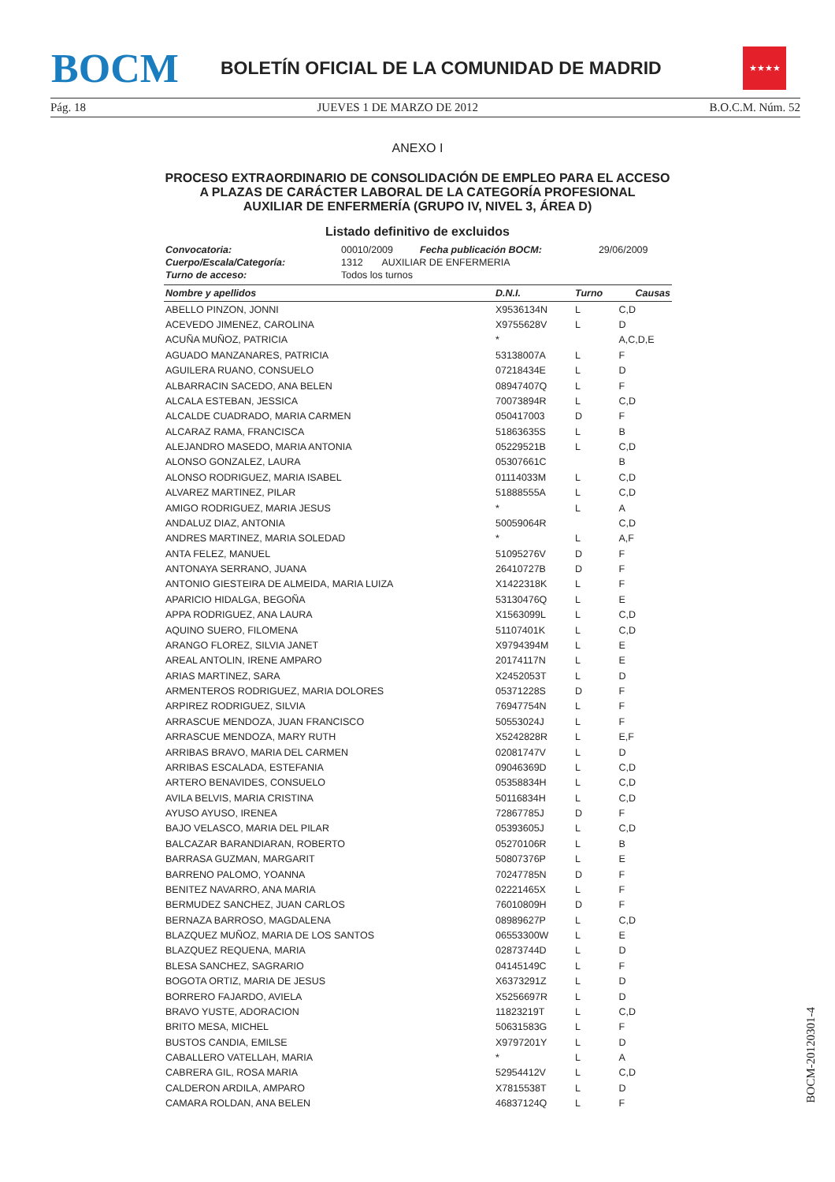BOCM
BOLETÍN OFICIAL DE LA COMUNIDAD DE MADRID
★★★★
Pág. 18 JUEVES 1 DE MARZO DE 2012 B.O.C.M. Núm. 52
ANEXO I
PROCESO EXTRAORDINARIO DE CONSOLIDACIÓN DE EMPLEO PARA EL ACCESO
A PLAZAS DE CARÁCTER LABORAL DE LA CATEGORÍA PROFESIONAL
AUXILIAR DE ENFERMERÍA (GRUPO IV, NIVEL 3, ÁREA D)
Listado definitivo de excluidos
| Convocatoria: | 00010/2009 | Fecha publicación BOCM: | 29/06/2009 |
| Cuerpo/Escala/Categoría: | 1312 AUXILIAR DE ENFERMERIA | | |
| Turno de acceso: | Todos los turnos | | |
| Nombre y apellidos | D.N.I. | Turno | Causas |
| --- | --- | --- | --- |
| ABELLO PINZON, JONNI | X9536134N | L | C,D |
| ACEVEDO JIMENEZ, CAROLINA | X9755628V | L | D |
| ACUÑA MUÑOZ, PATRICIA | * | | A,C,D,E |
| AGUADO MANZANARES, PATRICIA | 53138007A | L | F |
| AGUILERA RUANO, CONSUELO | 07218434E | L | D |
| ALBARRACIN SACEDO, ANA BELEN | 08947407Q | L | F |
| ALCALA ESTEBAN, JESSICA | 70073894R | L | C,D |
| ALCALDE CUADRADO, MARIA CARMEN | 050417003 | D | F |
| ALCARAZ RAMA, FRANCISCA | 51863635S | L | B |
| ALEJANDRO MASEDO, MARIA ANTONIA | 05229521B | L | C,D |
| ALONSO GONZALEZ, LAURA | 05307661C | | B |
| ALONSO RODRIGUEZ, MARIA ISABEL | 01114033M | L | C,D |
| ALVAREZ MARTINEZ, PILAR | 51888555A | L | C,D |
| AMIGO RODRIGUEZ, MARIA JESUS | * | L | A |
| ANDALUZ DIAZ, ANTONIA | 50059064R | | C,D |
| ANDRES MARTINEZ, MARIA SOLEDAD | * | L | A,F |
| ANTA FELEZ, MANUEL | 51095276V | D | F |
| ANTONAYA SERRANO, JUANA | 26410727B | D | F |
| ANTONIO GIESTEIRA DE ALMEIDA, MARIA LUIZA | X1422318K | L | F |
| APARICIO HIDALGA, BEGOÑA | 53130476Q | L | E |
| APPA RODRIGUEZ, ANA LAURA | X1563099L | L | C,D |
| AQUINO SUERO, FILOMENA | 51107401K | L | C,D |
| ARANGO FLOREZ, SILVIA JANET | X9794394M | L | E |
| AREAL ANTOLIN, IRENE AMPARO | 20174117N | L | E |
| ARIAS MARTINEZ, SARA | X2452053T | L | D |
| ARMENTEROS RODRIGUEZ, MARIA DOLORES | 05371228S | D | F |
| ARPIREZ RODRIGUEZ, SILVIA | 76947754N | L | F |
| ARRASCUE MENDOZA, JUAN FRANCISCO | 50553024J | L | F |
| ARRASCUE MENDOZA, MARY RUTH | X5242828R | L | E,F |
| ARRIBAS BRAVO, MARIA DEL CARMEN | 02081747V | L | D |
| ARRIBAS ESCALADA, ESTEFANIA | 09046369D | L | C,D |
| ARTERO BENAVIDES, CONSUELO | 05358834H | L | C,D |
| AVILA BELVIS, MARIA CRISTINA | 50116834H | L | C,D |
| AYUSO AYUSO, IRENEA | 72867785J | D | F |
| BAJO VELASCO, MARIA DEL PILAR | 05393605J | L | C,D |
| BALCAZAR BARANDIARAN, ROBERTO | 05270106R | L | B |
| BARRASA GUZMAN, MARGARIT | 50807376P | L | E |
| BARRENO PALOMO, YOANNA | 70247785N | D | F |
| BENITEZ NAVARRO, ANA MARIA | 02221465X | L | F |
| BERMUDEZ SANCHEZ, JUAN CARLOS | 76010809H | D | F |
| BERNAZA BARROSO, MAGDALENA | 08989627P | L | C,D |
| BLAZQUEZ MUÑOZ, MARIA DE LOS SANTOS | 06553300W | L | E |
| BLAZQUEZ REQUENA, MARIA | 02873744D | L | D |
| BLESA SANCHEZ, SAGRARIO | 04145149C | L | F |
| BOGOTA ORTIZ, MARIA DE JESUS | X6373291Z | L | D |
| BORRERO FAJARDO, AVIELA | X5256697R | L | D |
| BRAVO YUSTE, ADORACION | 11823219T | L | C,D |
| BRITO MESA, MICHEL | 50631583G | L | F |
| BUSTOS CANDIA, EMILSE | X9797201Y | L | D |
| CABALLERO VATELLAH, MARIA | * | L | A |
| CABRERA GIL, ROSA MARIA | 52954412V | L | C,D |
| CALDERON ARDILA, AMPARO | X7815538T | L | D |
| CAMARA ROLDAN, ANA BELEN | 46837124Q | L | F |
BOCM-20120301-4